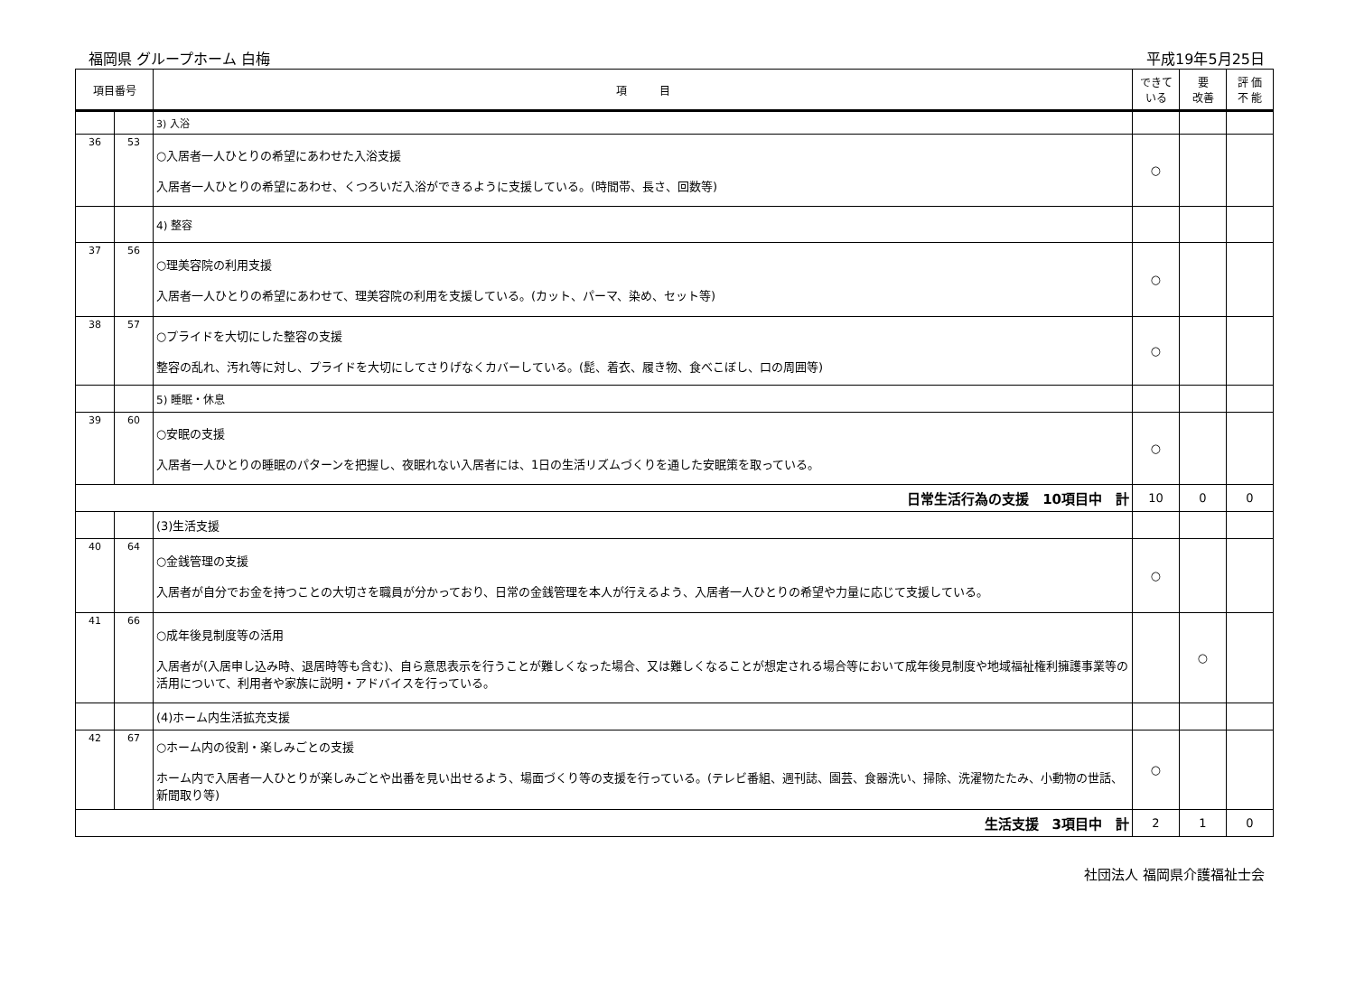福岡県 グループホーム 白梅 平成19年5月25日
| 項目番号 | | 項 目 | できて いる | 要 改善 | 評 価 不 能 |
| --- | --- | --- | --- | --- | --- |
| | | 3) 入浴 | | | |
| 36 | 53 | ○入居者一人ひとりの希望にあわせた入浴支援 入居者一人ひとりの希望にあわせ、くつろいだ入浴ができるように支援している。(時間帯、長さ、回数等) | ○ | | |
| | | 4) 整容 | | | |
| 37 | 56 | ○理美容院の利用支援 入居者一人ひとりの希望にあわせて、理美容院の利用を支援している。(カット、パーマ、染め、セット等) | ○ | | |
| 38 | 57 | ○プライドを大切にした整容の支援 整容の乱れ、汚れ等に対し、プライドを大切にしてさりげなくカバーしている。(髭、着衣、履き物、食べこぼし、口の周囲等) | ○ | | |
| | | 5) 睡眠・休息 | | | |
| 39 | 60 | ○安眠の支援 入居者一人ひとりの睡眠のパターンを把握し、夜眠れない入居者には、1日の生活リズムづくりを通した安眠策を取っている。 | ○ | | |
| 日常生活行為の支援 10項目中 計 | | | 10 | 0 | 0 |
| | | (3)生活支援 | | | |
| 40 | 64 | ○金銭管理の支援 入居者が自分でお金を持つことの大切さを職員が分かっており、日常の金銭管理を本人が行えるよう、入居者一人ひとりの希望や力量に応じて支援している。 | ○ | | |
| 41 | 66 | ○成年後見制度等の活用 入居者が(入居申し込み時、退居時等も含む)、自ら意思表示を行うことが難しくなった場合、又は難しくなることが想定される場合等において成年後見制度や地域福祉権利擁護事業等の活用について、利用者や家族に説明・アドバイスを行っている。 | | ○ | |
| | | (4)ホーム内生活拡充支援 | | | |
| 42 | 67 | ○ホーム内の役割・楽しみごとの支援 ホーム内で入居者一人ひとりが楽しみごとや出番を見い出せるよう、場面づくり等の支援を行っている。(テレビ番組、週刊誌、園芸、食器洗い、掃除、洗濯物たたみ、小動物の世話、新聞取り等) | ○ | | |
| 生活支援 3項目中 計 | | | 2 | 1 | 0 |
社団法人 福岡県介護福祉士会